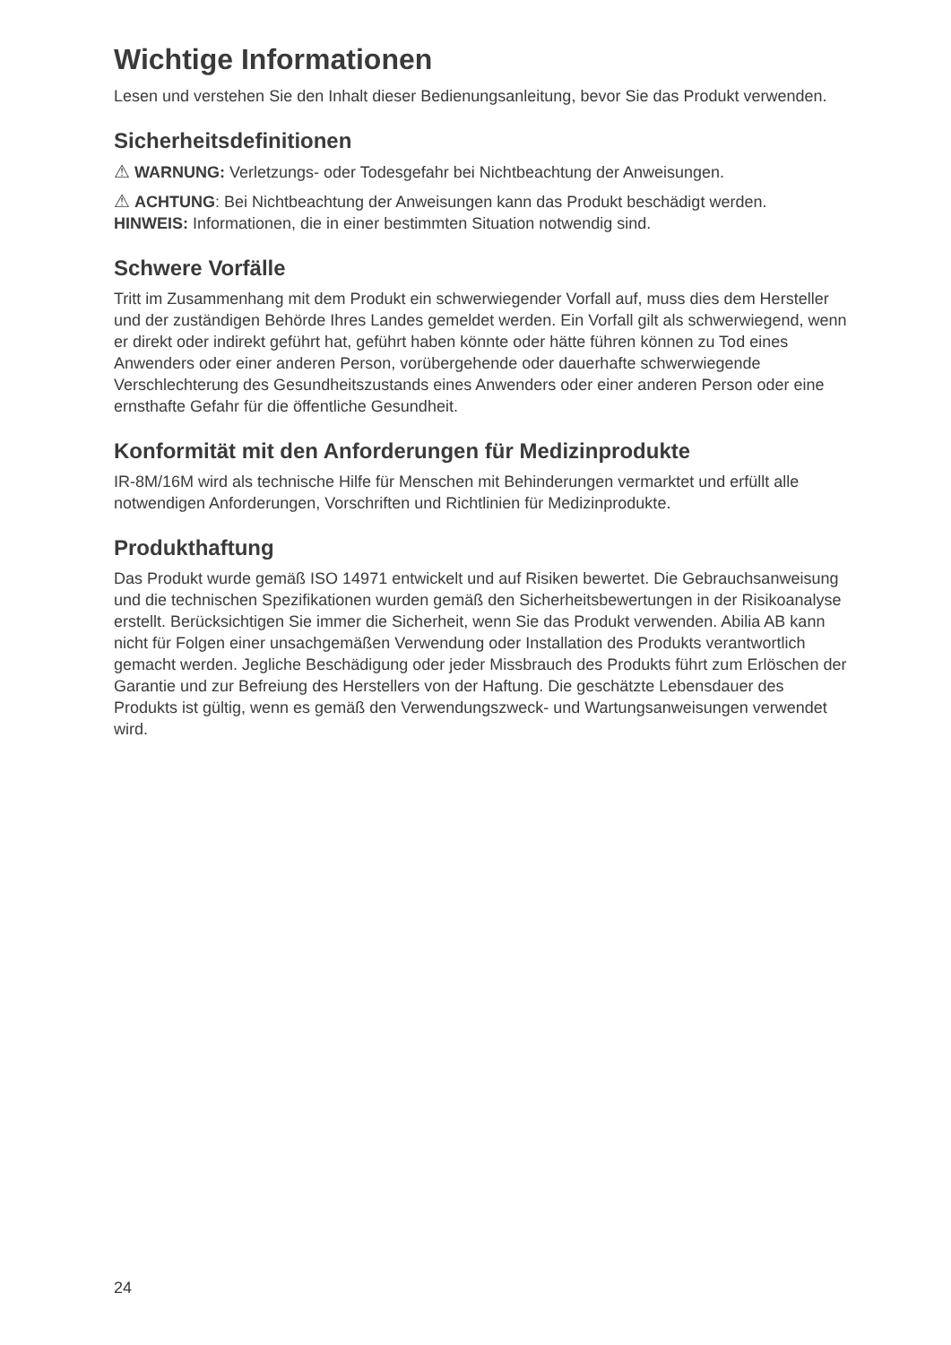Wichtige Informationen
Lesen und verstehen Sie den Inhalt dieser Bedienungsanleitung, bevor Sie das Produkt verwenden.
Sicherheitsdefinitionen
⚠ WARNUNG: Verletzungs- oder Todesgefahr bei Nichtbeachtung der Anweisungen.
⚠ ACHTUNG: Bei Nichtbeachtung der Anweisungen kann das Produkt beschädigt werden.
HINWEIS: Informationen, die in einer bestimmten Situation notwendig sind.
Schwere Vorfälle
Tritt im Zusammenhang mit dem Produkt ein schwerwiegender Vorfall auf, muss dies dem Hersteller und der zuständigen Behörde Ihres Landes gemeldet werden. Ein Vorfall gilt als schwerwiegend, wenn er direkt oder indirekt geführt hat, geführt haben könnte oder hätte führen können zu Tod eines Anwenders oder einer anderen Person, vorübergehende oder dauerhafte schwerwiegende Verschlechterung des Gesundheitszustands eines Anwenders oder einer anderen Person oder eine ernsthafte Gefahr für die öffentliche Gesundheit.
Konformität mit den Anforderungen für Medizinprodukte
IR-8M/16M wird als technische Hilfe für Menschen mit Behinderungen vermarktet und erfüllt alle notwendigen Anforderungen, Vorschriften und Richtlinien für Medizinprodukte.
Produkthaftung
Das Produkt wurde gemäß ISO 14971 entwickelt und auf Risiken bewertet. Die Gebrauchsanweisung und die technischen Spezifikationen wurden gemäß den Sicherheitsbewertungen in der Risikoanalyse erstellt. Berücksichtigen Sie immer die Sicherheit, wenn Sie das Produkt verwenden. Abilia AB kann nicht für Folgen einer unsachgemäßen Verwendung oder Installation des Produkts verantwortlich gemacht werden. Jegliche Beschädigung oder jeder Missbrauch des Produkts führt zum Erlöschen der Garantie und zur Befreiung des Herstellers von der Haftung. Die geschätzte Lebensdauer des Produkts ist gültig, wenn es gemäß den Verwendungszweck- und Wartungsanweisungen verwendet wird.
24